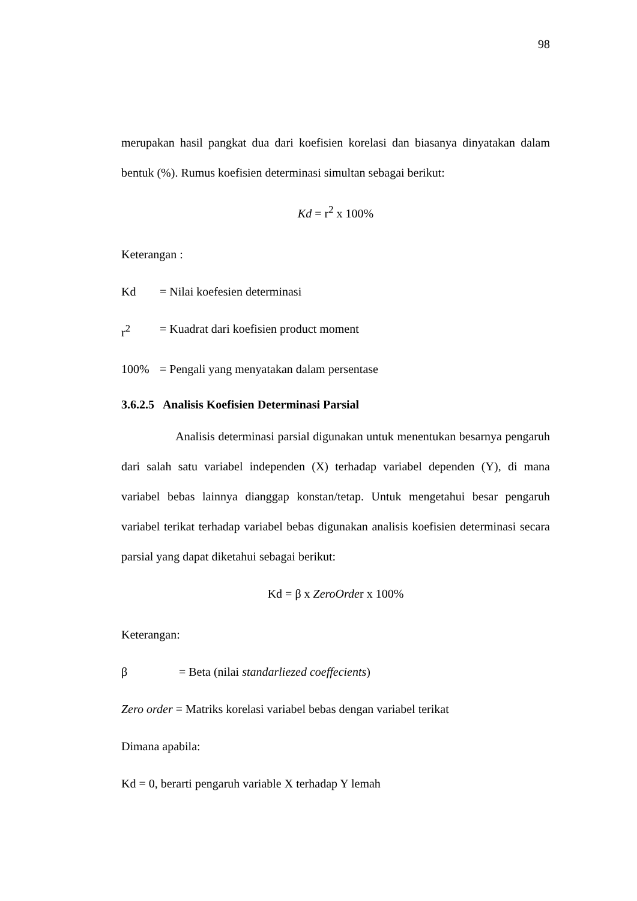98
merupakan hasil pangkat dua dari koefisien korelasi dan biasanya dinyatakan dalam bentuk (%). Rumus koefisien determinasi simultan sebagai berikut:
Kd = r<sup>2</sup> x 100%
Keterangan :
Kd = Nilai koefesien determinasi
r<sup>2</sup> = Kuadrat dari koefisien product moment
100% = Pengali yang menyatakan dalam persentase
3.6.2.5 Analisis Koefisien Determinasi Parsial
Analisis determinasi parsial digunakan untuk menentukan besarnya pengaruh dari salah satu variabel independen (X) terhadap variabel dependen (Y), di mana variabel bebas lainnya dianggap konstan/tetap. Untuk mengetahui besar pengaruh variabel terikat terhadap variabel bebas digunakan analisis koefisien determinasi secara parsial yang dapat diketahui sebagai berikut:
Kd = β x ZeroOrder x 100%
Keterangan:
β = Beta (nilai standarliezed coeffecients)
Zero order = Matriks korelasi variabel bebas dengan variabel terikat
Dimana apabila:
Kd = 0, berarti pengaruh variable X terhadap Y lemah